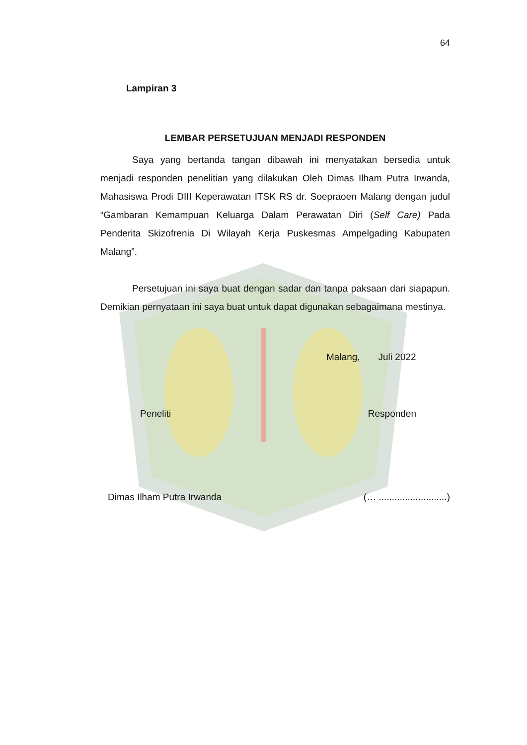64
Lampiran 3
LEMBAR PERSETUJUAN MENJADI RESPONDEN
Saya yang bertanda tangan dibawah ini menyatakan bersedia untuk menjadi responden penelitian yang dilakukan Oleh Dimas Ilham Putra Irwanda, Mahasiswa Prodi DIII Keperawatan ITSK RS dr. Soepraoen Malang dengan judul “Gambaran Kemampuan Keluarga Dalam Perawatan Diri (Self Care) Pada Penderita Skizofrenia Di Wilayah Kerja Puskesmas Ampelgading Kabupaten Malang”.
Persetujuan ini saya buat dengan sadar dan tanpa paksaan dari siapapun. Demikian pernyataan ini saya buat untuk dapat digunakan sebagaimana mestinya.
Malang, Juli 2022
Peneliti Responden
Dimas Ilham Putra Irwanda (… ..........................)